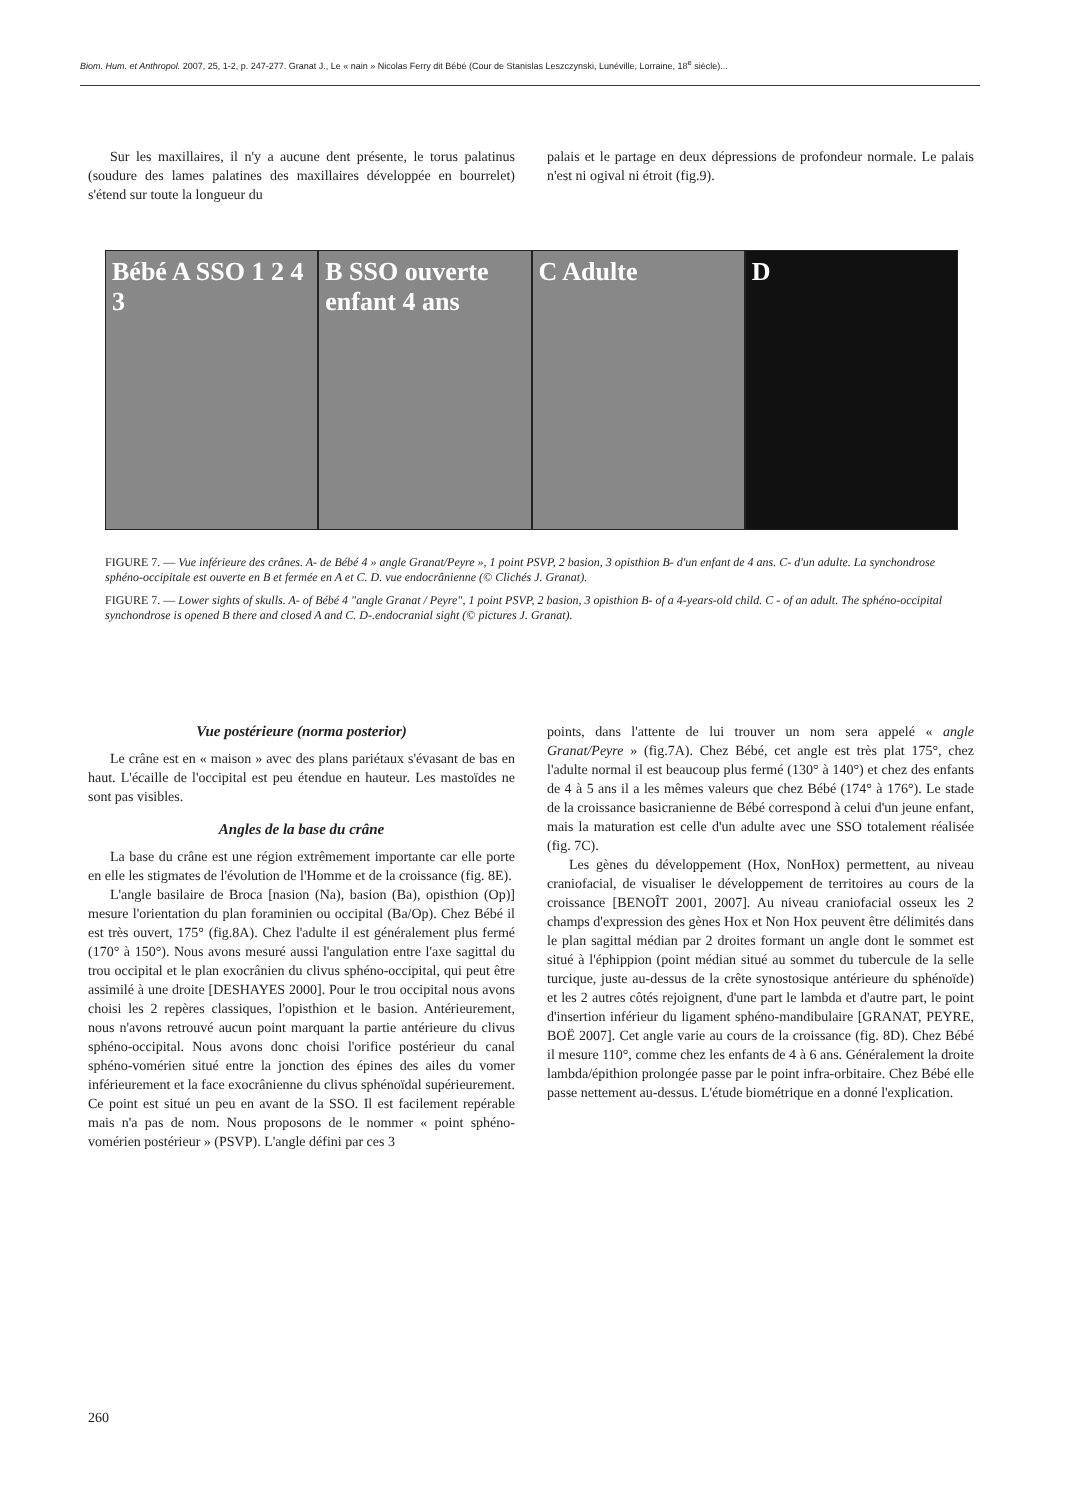Biom. Hum. et Anthropol. 2007, 25, 1-2, p. 247-277. Granat J., Le « nain » Nicolas Ferry dit Bébé (Cour de Stanislas Leszczynski, Lunéville, Lorraine, 18<sup>e</sup> siècle)...
Sur les maxillaires, il n'y a aucune dent présente, le torus palatinus (soudure des lames palatines des maxillaires développée en bourrelet) s'étend sur toute la longueur du
palais et le partage en deux dépressions de profondeur normale. Le palais n'est ni ogival ni étroit (fig.9).
Bébé A SSO 1 2 4 3 B SSO ouverte enfant 4 ans C Adulte D
FIGURE 7. — Vue inférieure des crânes. A- de Bébé 4 » angle Granat/Peyre », 1 point PSVP, 2 basion, 3 opisthion B- d'un enfant de 4 ans. C- d'un adulte. La synchondrose sphéno-occipitale est ouverte en B et fermée en A et C. D. vue endocrânienne (© Clichés J. Granat).
FIGURE 7. — Lower sights of skulls. A- of Bébé 4 "angle Granat / Peyre", 1 point PSVP, 2 basion, 3 opisthion B- of a 4-years-old child. C - of an adult. The sphéno-occipital synchondrose is opened B there and closed A and C. D-.endocranial sight (© pictures J. Granat).
Vue postérieure (norma posterior)
Le crâne est en « maison » avec des plans pariétaux s'évasant de bas en haut. L'écaille de l'occipital est peu étendue en hauteur. Les mastoïdes ne sont pas visibles.
Angles de la base du crâne
La base du crâne est une région extrêmement importante car elle porte en elle les stigmates de l'évolution de l'Homme et de la croissance (fig. 8E).
L'angle basilaire de Broca [nasion (Na), basion (Ba), opisthion (Op)] mesure l'orientation du plan foraminien ou occipital (Ba/Op). Chez Bébé il est très ouvert, 175° (fig.8A). Chez l'adulte il est généralement plus fermé (170° à 150°). Nous avons mesuré aussi l'angulation entre l'axe sagittal du trou occipital et le plan exocrânien du clivus sphéno-occipital, qui peut être assimilé à une droite [DESHAYES 2000]. Pour le trou occipital nous avons choisi les 2 repères classiques, l'opisthion et le basion. Antérieurement, nous n'avons retrouvé aucun point marquant la partie antérieure du clivus sphéno-occipital. Nous avons donc choisi l'orifice postérieur du canal sphéno-vomérien situé entre la jonction des épines des ailes du vomer inférieurement et la face exocrânienne du clivus sphénoïdal supérieurement. Ce point est situé un peu en avant de la SSO. Il est facilement repérable mais n'a pas de nom. Nous proposons de le nommer « point sphéno-vomérien postérieur » (PSVP). L'angle défini par ces 3
points, dans l'attente de lui trouver un nom sera appelé « angle Granat/Peyre » (fig.7A). Chez Bébé, cet angle est très plat 175°, chez l'adulte normal il est beaucoup plus fermé (130° à 140°) et chez des enfants de 4 à 5 ans il a les mêmes valeurs que chez Bébé (174° à 176°). Le stade de la croissance basicranienne de Bébé correspond à celui d'un jeune enfant, mais la maturation est celle d'un adulte avec une SSO totalement réalisée (fig. 7C).
Les gènes du développement (Hox, NonHox) permettent, au niveau craniofacial, de visualiser le développement de territoires au cours de la croissance [BENOÎT 2001, 2007]. Au niveau craniofacial osseux les 2 champs d'expression des gènes Hox et Non Hox peuvent être délimités dans le plan sagittal médian par 2 droites formant un angle dont le sommet est situé à l'éphippion (point médian situé au sommet du tubercule de la selle turcique, juste au-dessus de la crête synostosique antérieure du sphénoïde) et les 2 autres côtés rejoignent, d'une part le lambda et d'autre part, le point d'insertion inférieur du ligament sphéno-mandibulaire [GRANAT, PEYRE, BOË 2007]. Cet angle varie au cours de la croissance (fig. 8D). Chez Bébé il mesure 110°, comme chez les enfants de 4 à 6 ans. Généralement la droite lambda/épithion prolongée passe par le point infra-orbitaire. Chez Bébé elle passe nettement au-dessus. L'étude biométrique en a donné l'explication.
260